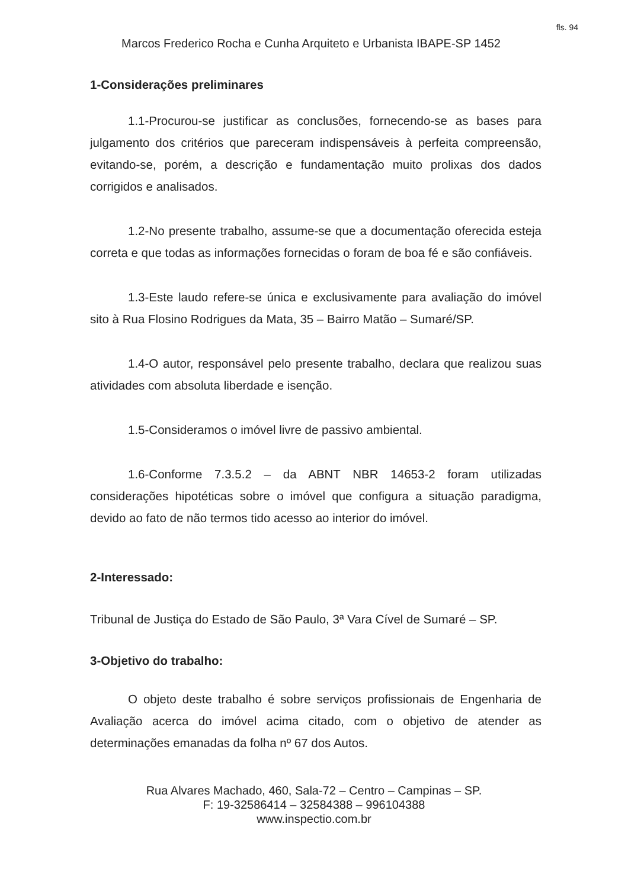fls. 94
Marcos Frederico Rocha e Cunha Arquiteto e Urbanista IBAPE-SP 1452
1-Considerações preliminares
1.1-Procurou-se justificar as conclusões, fornecendo-se as bases para julgamento dos critérios que pareceram indispensáveis à perfeita compreensão, evitando-se, porém, a descrição e fundamentação muito prolixas dos dados corrigidos e analisados.
1.2-No presente trabalho, assume-se que a documentação oferecida esteja correta e que todas as informações fornecidas o foram de boa fé e são confiáveis.
1.3-Este laudo refere-se única e exclusivamente para avaliação do imóvel sito à Rua Flosino Rodrigues da Mata, 35 – Bairro Matão – Sumaré/SP.
1.4-O autor, responsável pelo presente trabalho, declara que realizou suas atividades com absoluta liberdade e isenção.
1.5-Consideramos o imóvel livre de passivo ambiental.
1.6-Conforme 7.3.5.2 – da ABNT NBR 14653-2 foram utilizadas considerações hipotéticas sobre o imóvel que configura a situação paradigma, devido ao fato de não termos tido acesso ao interior do imóvel.
2-Interessado:
Tribunal de Justiça do Estado de São Paulo, 3ª Vara Cível de Sumaré – SP.
3-Objetivo do trabalho:
O objeto deste trabalho é sobre serviços profissionais de Engenharia de Avaliação acerca do imóvel acima citado, com o objetivo de atender as determinações emanadas da folha nº 67 dos Autos.
Rua Alvares Machado, 460, Sala-72 – Centro – Campinas – SP.
F: 19-32586414 – 32584388 – 996104388
www.inspectio.com.br